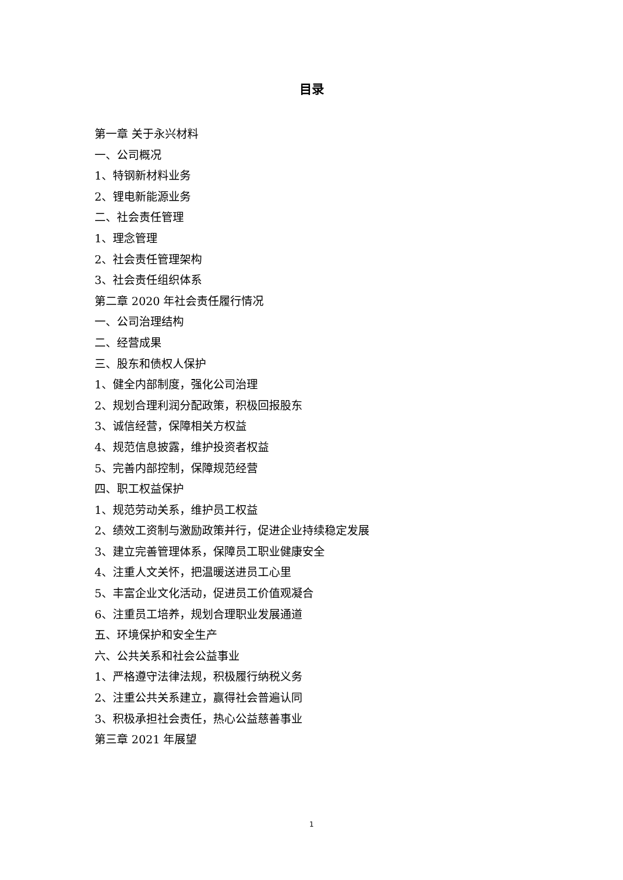目录
第一章 关于永兴材料
一、公司概况
1、特钢新材料业务
2、锂电新能源业务
二、社会责任管理
1、理念管理
2、社会责任管理架构
3、社会责任组织体系
第二章 2020 年社会责任履行情况
一、公司治理结构
二、经营成果
三、股东和债权人保护
1、健全内部制度，强化公司治理
2、规划合理利润分配政策，积极回报股东
3、诚信经营，保障相关方权益
4、规范信息披露，维护投资者权益
5、完善内部控制，保障规范经营
四、职工权益保护
1、规范劳动关系，维护员工权益
2、绩效工资制与激励政策并行，促进企业持续稳定发展
3、建立完善管理体系，保障员工职业健康安全
4、注重人文关怀，把温暖送进员工心里
5、丰富企业文化活动，促进员工价值观凝合
6、注重员工培养，规划合理职业发展通道
五、环境保护和安全生产
六、公共关系和社会公益事业
1、严格遵守法律法规，积极履行纳税义务
2、注重公共关系建立，赢得社会普遍认同
3、积极承担社会责任，热心公益慈善事业
第三章 2021 年展望
1